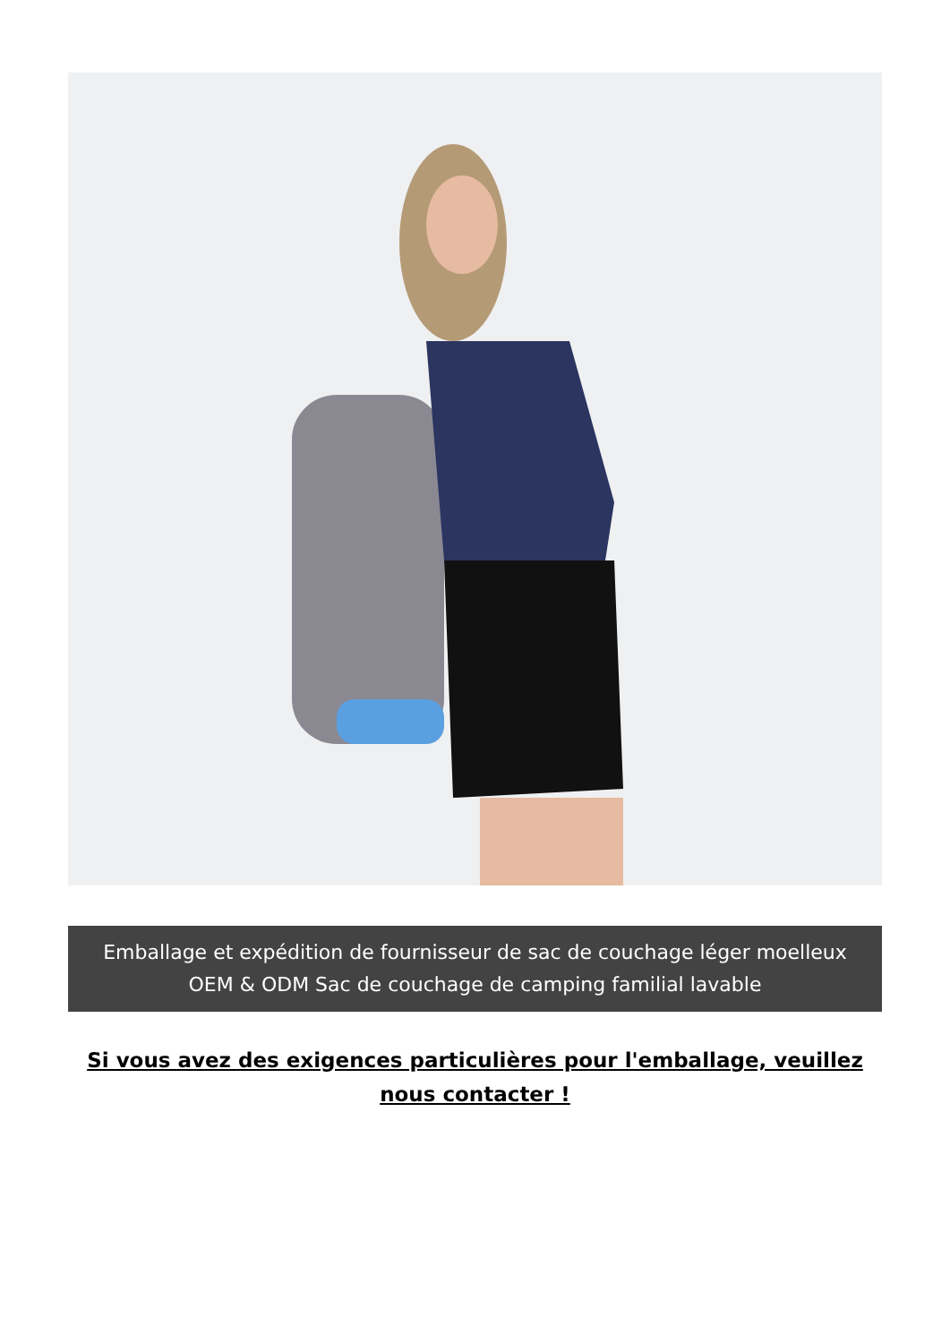Emballage et expédition de fournisseur de sac de couchage léger moelleux
OEM & ODM Sac de couchage de camping familial lavable
Si vous avez des exigences particulières pour l'emballage, veuillez nous contacter !